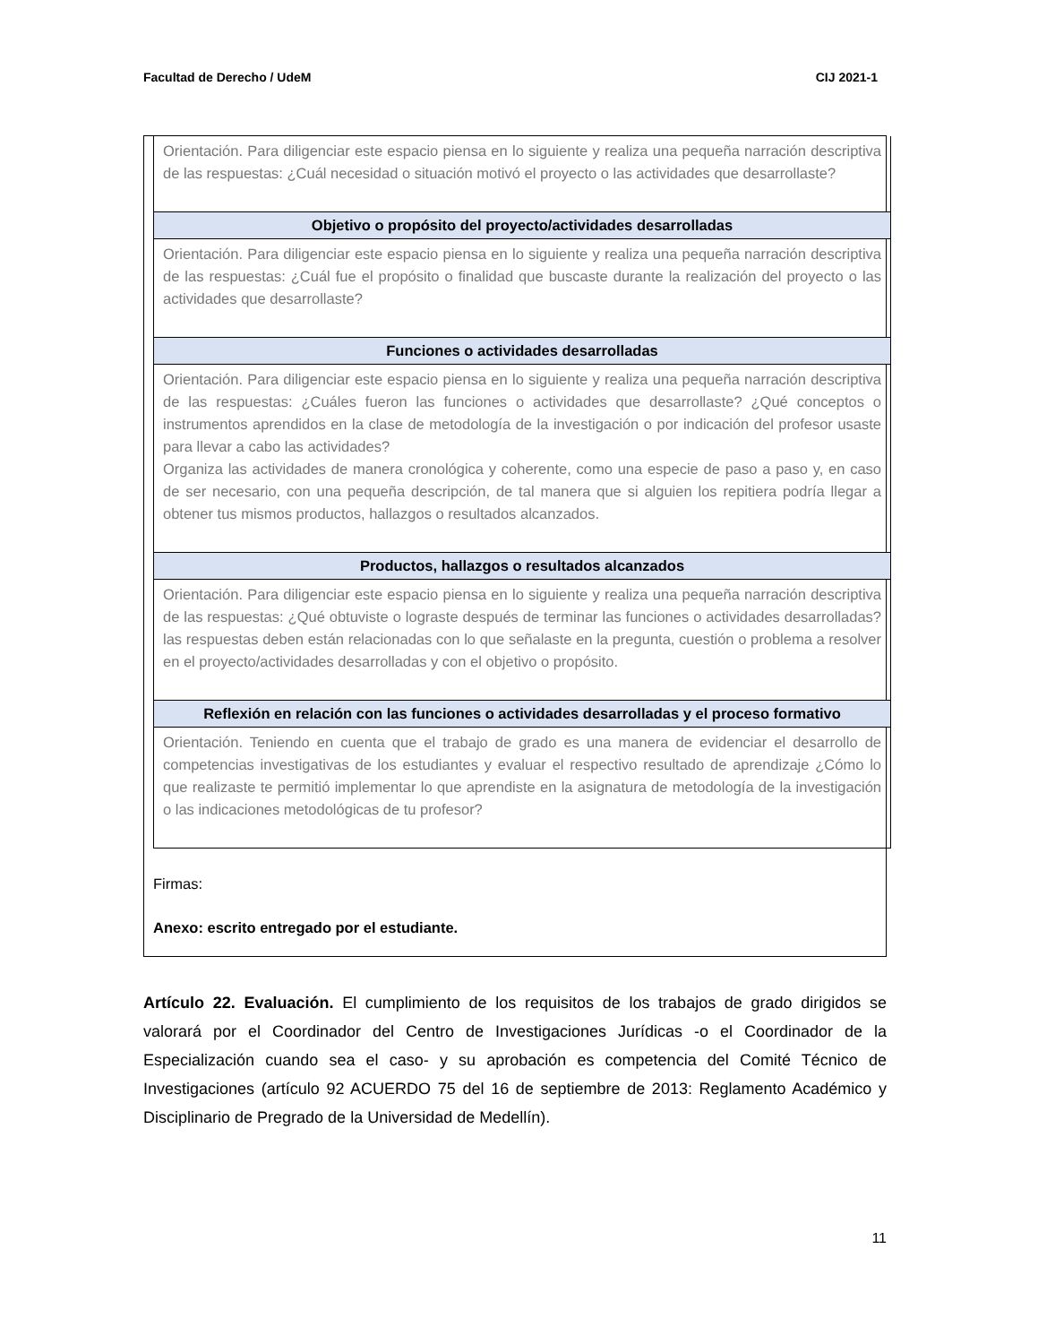Facultad de Derecho / UdeM CIJ 2021-1
| Orientación. Para diligenciar este espacio piensa en lo siguiente y realiza una pequeña narración descriptiva de las respuestas: ¿Cuál necesidad o situación motivó el proyecto o las actividades que desarrollaste? |
| Objetivo o propósito del proyecto/actividades desarrolladas |
| Orientación. Para diligenciar este espacio piensa en lo siguiente y realiza una pequeña narración descriptiva de las respuestas: ¿Cuál fue el propósito o finalidad que buscaste durante la realización del proyecto o las actividades que desarrollaste? |
| Funciones o actividades desarrolladas |
| Orientación. Para diligenciar este espacio piensa en lo siguiente y realiza una pequeña narración descriptiva de las respuestas: ¿Cuáles fueron las funciones o actividades que desarrollaste? ¿Qué conceptos o instrumentos aprendidos en la clase de metodología de la investigación o por indicación del profesor usaste para llevar a cabo las actividades? Organiza las actividades de manera cronológica y coherente, como una especie de paso a paso y, en caso de ser necesario, con una pequeña descripción, de tal manera que si alguien los repitiera podría llegar a obtener tus mismos productos, hallazgos o resultados alcanzados. |
| Productos, hallazgos o resultados alcanzados |
| Orientación. Para diligenciar este espacio piensa en lo siguiente y realiza una pequeña narración descriptiva de las respuestas: ¿Qué obtuviste o lograste después de terminar las funciones o actividades desarrolladas? las respuestas deben están relacionadas con lo que señalaste en la pregunta, cuestión o problema a resolver en el proyecto/actividades desarrolladas y con el objetivo o propósito. |
| Reflexión en relación con las funciones o actividades desarrolladas y el proceso formativo |
| Orientación. Teniendo en cuenta que el trabajo de grado es una manera de evidenciar el desarrollo de competencias investigativas de los estudiantes y evaluar el respectivo resultado de aprendizaje ¿Cómo lo que realizaste te permitió implementar lo que aprendiste en la asignatura de metodología de la investigación o las indicaciones metodológicas de tu profesor? |
Firmas:
Anexo: escrito entregado por el estudiante.
Artículo 22. Evaluación. El cumplimiento de los requisitos de los trabajos de grado dirigidos se valorará por el Coordinador del Centro de Investigaciones Jurídicas -o el Coordinador de la Especialización cuando sea el caso- y su aprobación es competencia del Comité Técnico de Investigaciones (artículo 92 ACUERDO 75 del 16 de septiembre de 2013: Reglamento Académico y Disciplinario de Pregrado de la Universidad de Medellín).
11